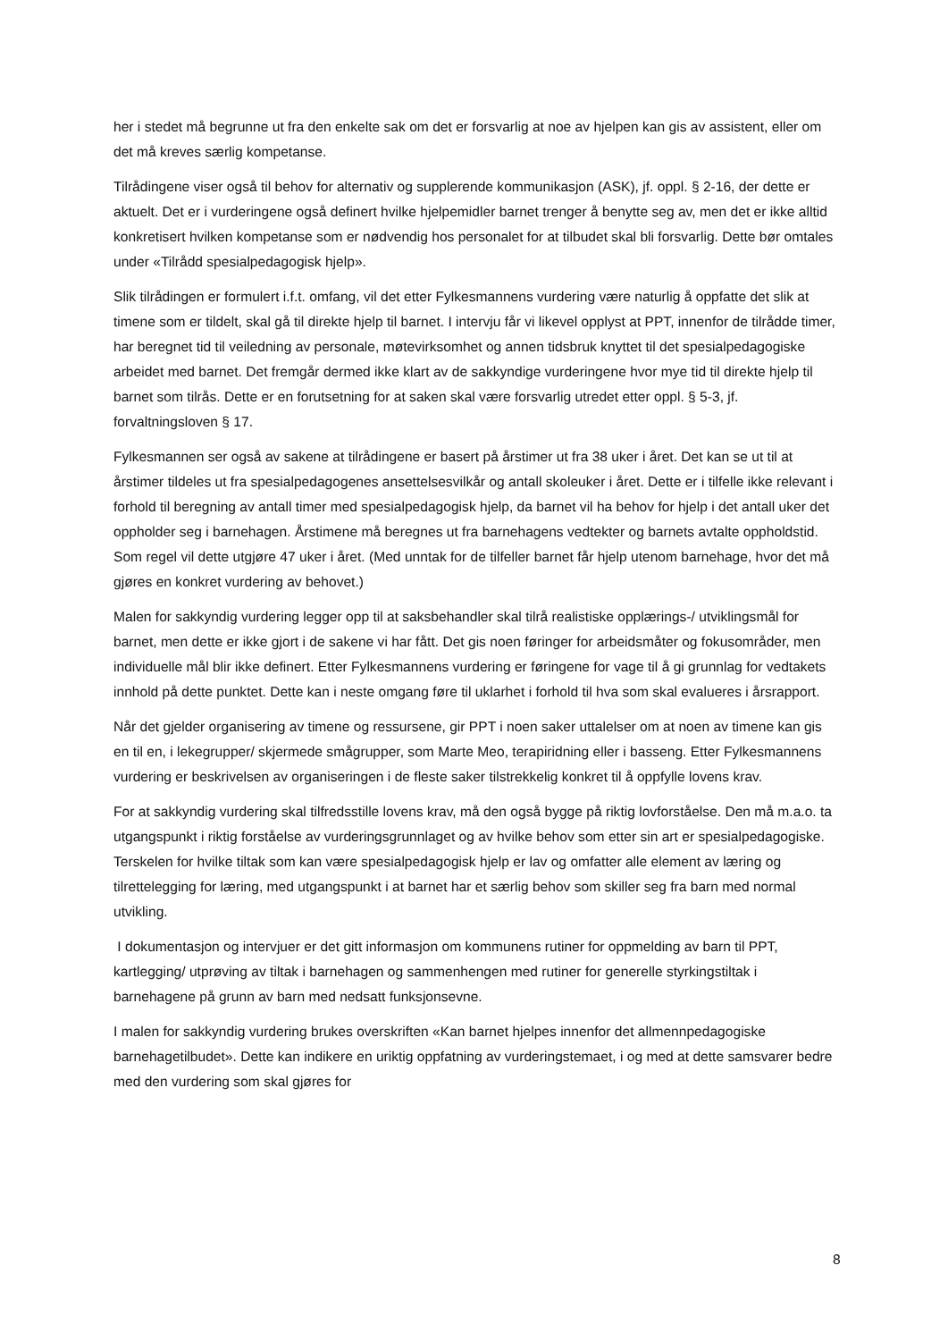her i stedet må begrunne ut fra den enkelte sak om det er forsvarlig at noe av hjelpen kan gis av assistent, eller om det må kreves særlig kompetanse.
Tilrådingene viser også til behov for alternativ og supplerende kommunikasjon (ASK), jf. oppl. § 2-16, der dette er aktuelt. Det er i vurderingene også definert hvilke hjelpemidler barnet trenger å benytte seg av, men det er ikke alltid konkretisert hvilken kompetanse som er nødvendig hos personalet for at tilbudet skal bli forsvarlig. Dette bør omtales under «Tilrådd spesialpedagogisk hjelp».
Slik tilrådingen er formulert i.f.t. omfang, vil det etter Fylkesmannens vurdering være naturlig å oppfatte det slik at timene som er tildelt, skal gå til direkte hjelp til barnet. I intervju får vi likevel opplyst at PPT, innenfor de tilrådde timer, har beregnet tid til veiledning av personale, møtevirksomhet og annen tidsbruk knyttet til det spesialpedagogiske arbeidet med barnet. Det fremgår dermed ikke klart av de sakkyndige vurderingene hvor mye tid til direkte hjelp til barnet som tilrås. Dette er en forutsetning for at saken skal være forsvarlig utredet etter oppl. § 5-3, jf. forvaltningsloven § 17.
Fylkesmannen ser også av sakene at tilrådingene er basert på årstimer ut fra 38 uker i året. Det kan se ut til at årstimer tildeles ut fra spesialpedagogenes ansettelsesvilkår og antall skoleuker i året. Dette er i tilfelle ikke relevant i forhold til beregning av antall timer med spesialpedagogisk hjelp, da barnet vil ha behov for hjelp i det antall uker det oppholder seg i barnehagen. Årstimene må beregnes ut fra barnehagens vedtekter og barnets avtalte oppholdstid. Som regel vil dette utgjøre 47 uker i året. (Med unntak for de tilfeller barnet får hjelp utenom barnehage, hvor det må gjøres en konkret vurdering av behovet.)
Malen for sakkyndig vurdering legger opp til at saksbehandler skal tilrå realistiske opplærings-/ utviklingsmål for barnet, men dette er ikke gjort i de sakene vi har fått. Det gis noen føringer for arbeidsmåter og fokusområder, men individuelle mål blir ikke definert. Etter Fylkesmannens vurdering er føringene for vage til å gi grunnlag for vedtakets innhold på dette punktet. Dette kan i neste omgang føre til uklarhet i forhold til hva som skal evalueres i årsrapport.
Når det gjelder organisering av timene og ressursene, gir PPT i noen saker uttalelser om at noen av timene kan gis en til en, i lekegrupper/ skjermede smågrupper, som Marte Meo, terapiridning eller i basseng. Etter Fylkesmannens vurdering er beskrivelsen av organiseringen i de fleste saker tilstrekkelig konkret til å oppfylle lovens krav.
For at sakkyndig vurdering skal tilfredsstille lovens krav, må den også bygge på riktig lovforståelse. Den må m.a.o. ta utgangspunkt i riktig forståelse av vurderingsgrunnlaget og av hvilke behov som etter sin art er spesialpedagogiske. Terskelen for hvilke tiltak som kan være spesialpedagogisk hjelp er lav og omfatter alle element av læring og tilrettelegging for læring, med utgangspunkt i at barnet har et særlig behov som skiller seg fra barn med normal utvikling.
I dokumentasjon og intervjuer er det gitt informasjon om kommunens rutiner for oppmelding av barn til PPT, kartlegging/ utprøving av tiltak i barnehagen og sammenhengen med rutiner for generelle styrkingstiltak i barnehagene på grunn av barn med nedsatt funksjonsevne.
I malen for sakkyndig vurdering brukes overskriften «Kan barnet hjelpes innenfor det allmennpedagogiske barnehagetilbudet». Dette kan indikere en uriktig oppfatning av vurderingstemaet, i og med at dette samsvarer bedre med den vurdering som skal gjøres for
8